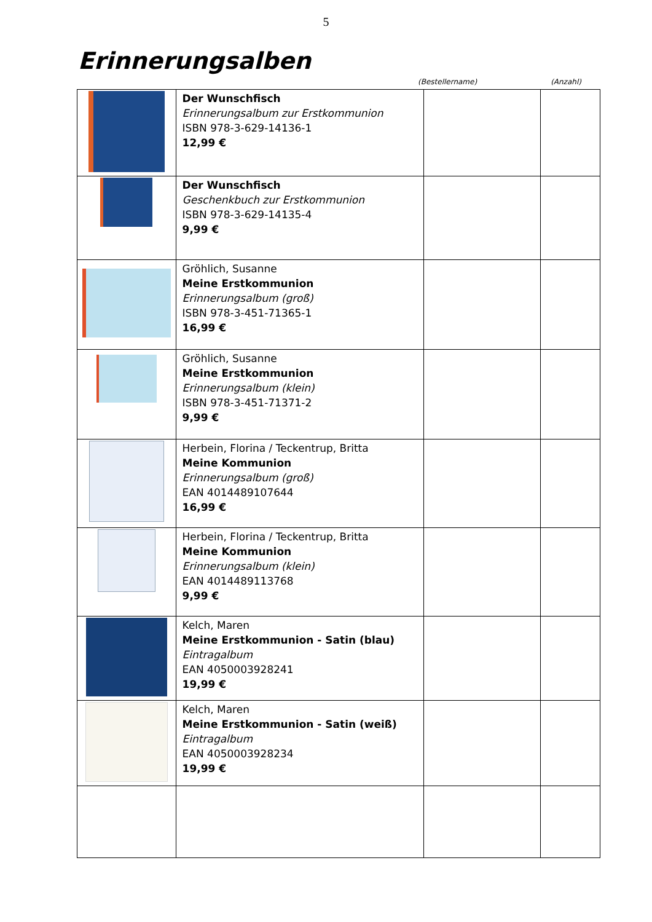5
Erinnerungsalben
(Bestellername) (Anzahl)
| | Der Wunschfisch Erinnerungsalbum zur Erstkommunion ISBN 978-3-629-14136-1 12,99 € | | |
| | Der Wunschfisch Geschenkbuch zur Erstkommunion ISBN 978-3-629-14135-4 9,99 € | | |
| | Gröhlich, Susanne Meine Erstkommunion Erinnerungsalbum (groß) ISBN 978-3-451-71365-1 16,99 € | | |
| | Gröhlich, Susanne Meine Erstkommunion Erinnerungsalbum (klein) ISBN 978-3-451-71371-2 9,99 € | | |
| | Herbein, Florina / Teckentrup, Britta Meine Kommunion Erinnerungsalbum (groß) EAN 4014489107644 16,99 € | | |
| | Herbein, Florina / Teckentrup, Britta Meine Kommunion Erinnerungsalbum (klein) EAN 4014489113768 9,99 € | | |
| | Kelch, Maren Meine Erstkommunion - Satin (blau) Eintragalbum EAN 4050003928241 19,99 € | | |
| | Kelch, Maren Meine Erstkommunion - Satin (weiß) Eintragalbum EAN 4050003928234 19,99 € | | |